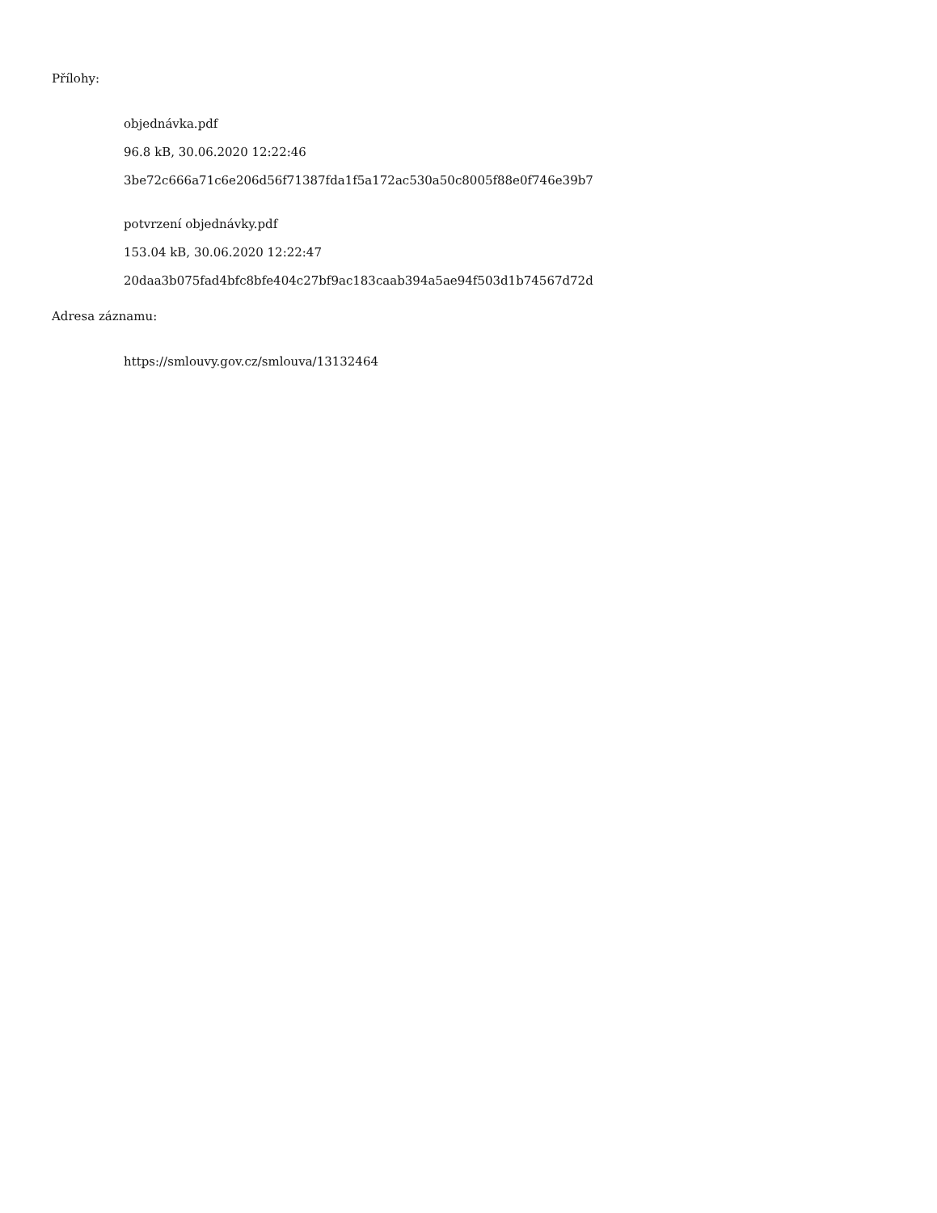Přílohy:
objednávka.pdf
96.8 kB, 30.06.2020 12:22:46
3be72c666a71c6e206d56f71387fda1f5a172ac530a50c8005f88e0f746e39b7
potvrzení objednávky.pdf
153.04 kB, 30.06.2020 12:22:47
20daa3b075fad4bfc8bfe404c27bf9ac183caab394a5ae94f503d1b74567d72d
Adresa záznamu:
https://smlouvy.gov.cz/smlouva/13132464